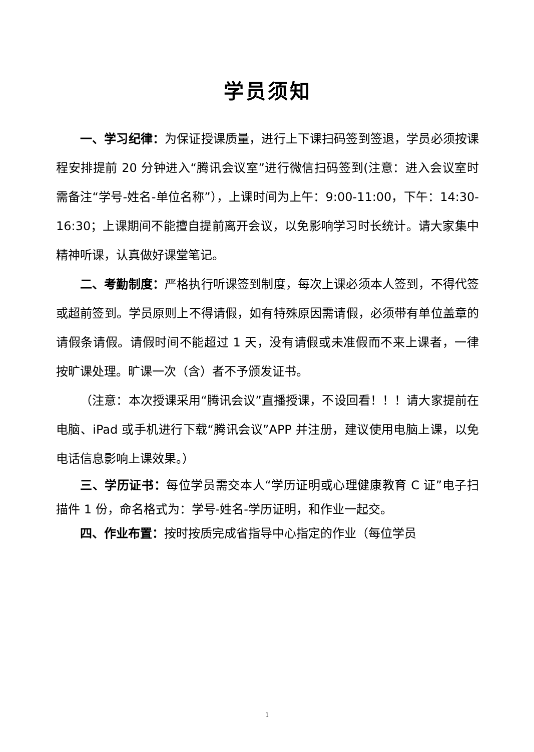学员须知
一、学习纪律：为保证授课质量，进行上下课扫码签到签退，学员必须按课程安排提前 20 分钟进入“腾讯会议室”进行微信扫码签到(注意：进入会议室时需备注“学号-姓名-单位名称”），上课时间为上午：9:00-11:00，下午：14:30-16:30；上课期间不能擅自提前离开会议，以免影响学习时长统计。请大家集中精神听课，认真做好课堂笔记。
二、考勤制度：严格执行听课签到制度，每次上课必须本人签到，不得代签或超前签到。学员原则上不得请假，如有特殊原因需请假，必须带有单位盖章的请假条请假。请假时间不能超过 1 天，没有请假或未准假而不来上课者，一律按旷课处理。旷课一次（含）者不予颁发证书。
（注意：本次授课采用“腾讯会议”直播授课，不设回看！！！请大家提前在电脑、iPad 或手机进行下载“腾讯会议”APP 并注册，建议使用电脑上课，以免电话信息影响上课效果。）
三、学历证书：每位学员需交本人“学历证明或心理健康教育 C 证”电子扫描件 1 份，命名格式为：学号-姓名-学历证明，和作业一起交。
四、作业布置：按时按质完成省指导中心指定的作业（每位学员
1